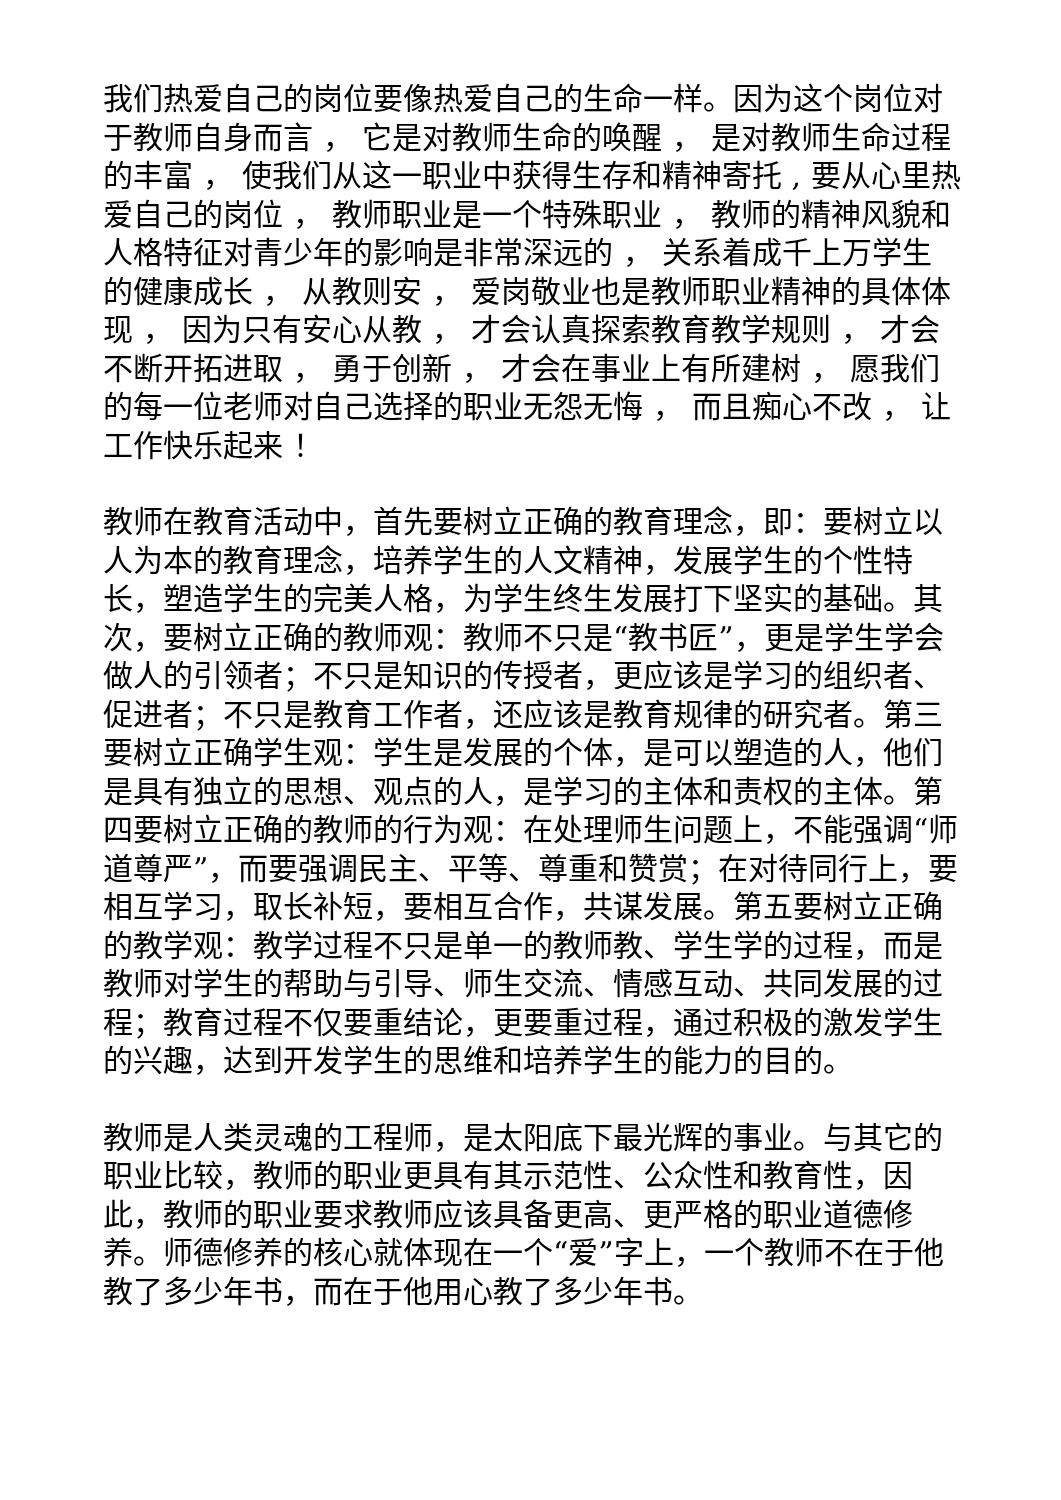我们热爱自己的岗位要像热爱自己的生命一样。因为这个岗位对于教师自身而言 ， 它是对教师生命的唤醒 ， 是对教师生命过程的丰富 ， 使我们从这一职业中获得生存和精神寄托 , 要从心里热爱自己的岗位 ， 教师职业是一个特殊职业 ， 教师的精神风貌和人格特征对青少年的影响是非常深远的 ， 关系着成千上万学生的健康成长 ， 从教则安 ， 爱岗敬业也是教师职业精神的具体体现 ， 因为只有安心从教 ， 才会认真探索教育教学规则 ， 才会不断开拓进取 ， 勇于创新 ， 才会在事业上有所建树 ， 愿我们的每一位老师对自己选择的职业无怨无悔 ， 而且痴心不改 ， 让工作快乐起来 ！
教师在教育活动中，首先要树立正确的教育理念，即：要树立以人为本的教育理念，培养学生的人文精神，发展学生的个性特长，塑造学生的完美人格，为学生终生发展打下坚实的基础。其次，要树立正确的教师观：教师不只是“教书匠”，更是学生学会做人的引领者；不只是知识的传授者，更应该是学习的组织者、促进者；不只是教育工作者，还应该是教育规律的研究者。第三要树立正确学生观：学生是发展的个体，是可以塑造的人，他们是具有独立的思想、观点的人，是学习的主体和责权的主体。第四要树立正确的教师的行为观：在处理师生问题上，不能强调“师道尊严”，而要强调民主、平等、尊重和赞赏；在对待同行上，要相互学习，取长补短，要相互合作，共谋发展。第五要树立正确的教学观：教学过程不只是单一的教师教、学生学的过程，而是教师对学生的帮助与引导、师生交流、情感互动、共同发展的过程；教育过程不仅要重结论，更要重过程，通过积极的激发学生的兴趣，达到开发学生的思维和培养学生的能力的目的。
教师是人类灵魂的工程师，是太阳底下最光辉的事业。与其它的职业比较，教师的职业更具有其示范性、公众性和教育性，因此，教师的职业要求教师应该具备更高、更严格的职业道德修养。师德修养的核心就体现在一个“爱”字上，一个教师不在于他教了多少年书，而在于他用心教了多少年书。